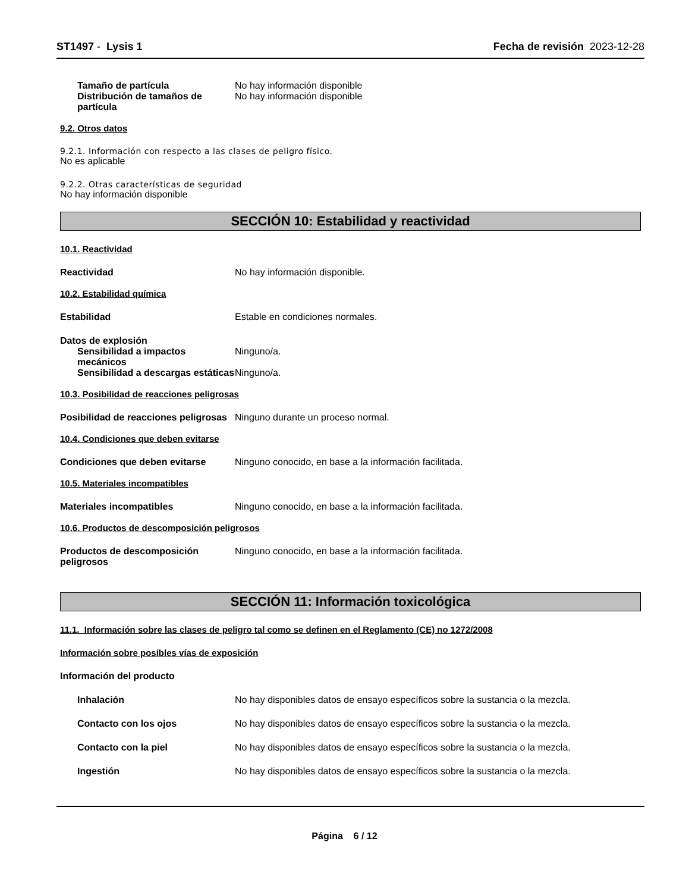ST1497 - Lysis 1 Fecha de revisión 2023-12-28
Tamaño de partícula No hay información disponible
Distribución de tamaños de partícula
No hay información disponible
9.2. Otros datos
9.2.1. Información con respecto a las clases de peligro físico.
No es aplicable
9.2.2. Otras características de seguridad
No hay información disponible
SECCIÓN 10: Estabilidad y reactividad
10.1. Reactividad
Reactividad No hay información disponible.
10.2. Estabilidad química
Estabilidad Estable en condiciones normales.
Datos de explosión
Sensibilidad a impactos mecánicos
Ninguno/a.
Sensibilidad a descargas estáticas
Ninguno/a.
10.3. Posibilidad de reacciones peligrosas
Posibilidad de reacciones peligrosas
Ninguno durante un proceso normal.
10.4. Condiciones que deben evitarse
Condiciones que deben evitarse Ninguno conocido, en base a la información facilitada.
10.5. Materiales incompatibles
Materiales incompatibles Ninguno conocido, en base a la información facilitada.
10.6. Productos de descomposición peligrosos
Productos de descomposición peligrosos
Ninguno conocido, en base a la información facilitada.
SECCIÓN 11: Información toxicológica
11.1. Información sobre las clases de peligro tal como se definen en el Reglamento (CE) no 1272/2008
Información sobre posibles vías de exposición
Información del producto
Inhalación No hay disponibles datos de ensayo específicos sobre la sustancia o la mezcla.
Contacto con los ojos No hay disponibles datos de ensayo específicos sobre la sustancia o la mezcla.
Contacto con la piel No hay disponibles datos de ensayo específicos sobre la sustancia o la mezcla.
Ingestión No hay disponibles datos de ensayo específicos sobre la sustancia o la mezcla.
Página 6 / 12